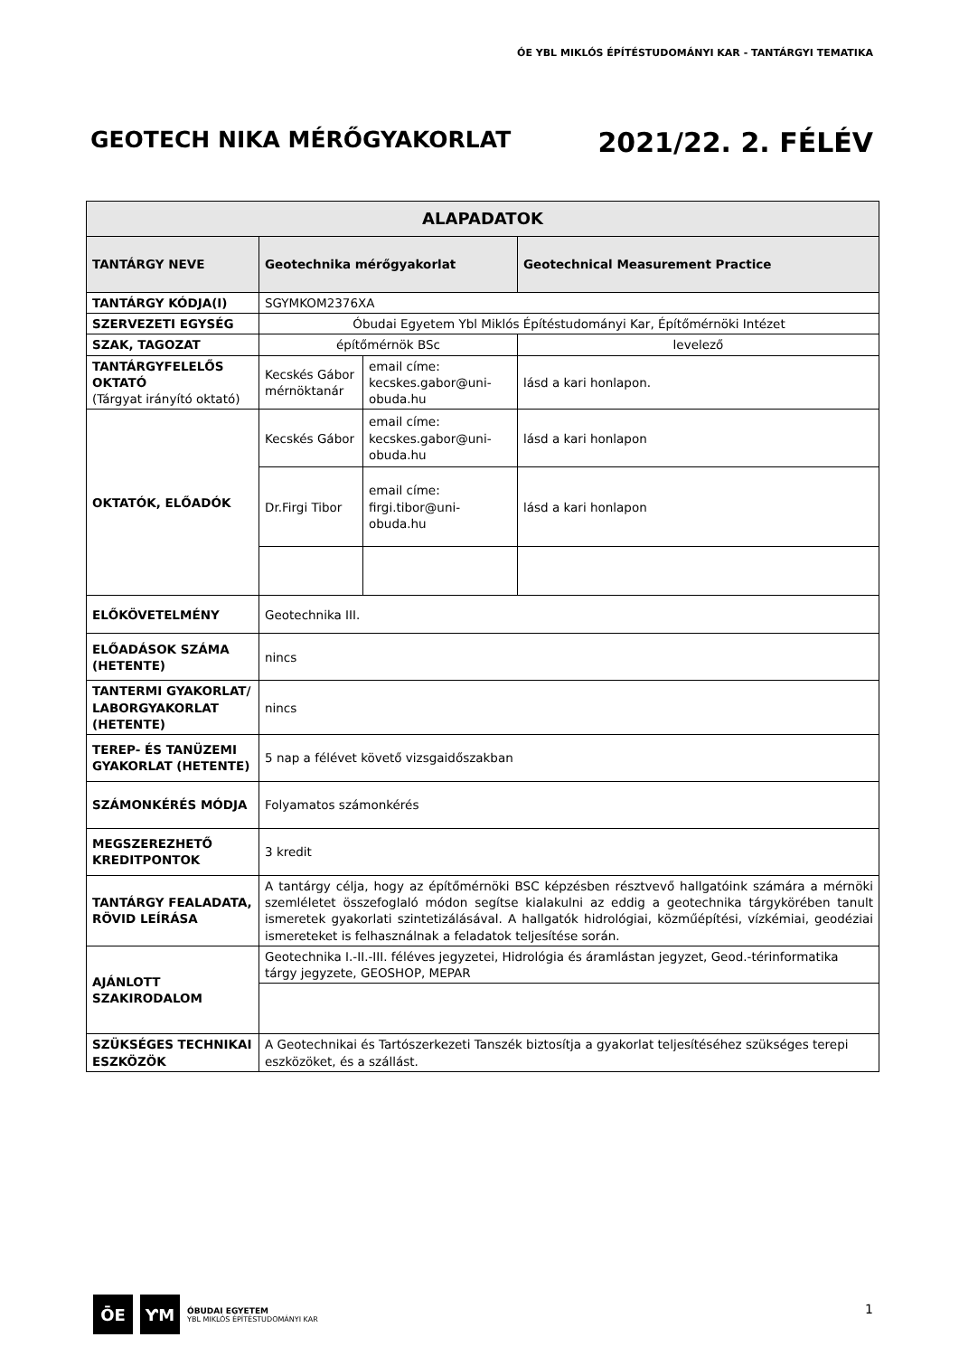ÓE YBL MIKLÓS ÉPÍTÉSTUDOMÁNYI KAR - TANTÁRGYI TEMATIKA
GEOTECH NIKA MÉRŐGYAKORLAT 2021/22. 2. FÉLÉV
| ALAPADATOK | | | | |
| --- | --- | --- | --- | --- |
| TANTÁRGY NEVE | Geotechnika mérőgyakorlat | | | Geotechnical Measurement Practice |
| TANTÁRGY KÓDJA(I) | SGYMKOM2376XA | | | |
| SZERVEZETI EGYSÉG | Óbudai Egyetem Ybl Miklós Építéstudományi Kar, Építőmérnöki Intézet | | | |
| SZAK, TAGOZAT | építőmérnök BSc | | levelező | |
| TANTÁRGYFELELŐS OKTATÓ (Tárgyat irányító oktató) | Kecskés Gábor mérnöktanár | email címe: kecskes.gabor@uni-obuda.hu | lásd a kari honlapon. | |
| OKTATÓK, ELŐADÓK | Kecskés Gábor | email címe: kecskes.gabor@uni-obuda.hu | lásd a kari honlapon | |
| | Dr.Firgi Tibor | email címe: firgi.tibor@uni-obuda.hu | lásd a kari honlapon | |
| ELŐKÖVETELMÉNY | Geotechnika III. | | | |
| ELŐADÁSOK SZÁMA (HETENTE) | nincs | | | |
| TANTERMI GYAKORLAT/ LABORGYAKORLAT (HETENTE) | nincs | | | |
| TEREP- ÉS TANÜZEMI GYAKORLAT (HETENTE) | 5 nap a félévet követő vizsgaidőszakban | | | |
| SZÁMONKÉRÉS MÓDJA | Folyamatos számonkérés | | | |
| MEGSZEREZHETŐ KREDITPONTOK | 3 kredit | | | |
| TANTÁRGY FEALADATA, RÖVID LEÍRÁSA | A tantárgy célja, hogy az építőmérnöki BSC képzésben résztvevő hallgatóink számára a mérnöki szemléletet összefoglaló módon segítse kialakulni az eddig a geotechnika tárgykörében tanult ismeretek gyakorlati szintetizálásával. A hallgatók hidrológiai, közműépítési, vízkémiai, geodéziai ismereteket is felhasználnak a feladatok teljesítése során. | | | |
| AJÁNLOTT SZAKIRODALOM | Geotechnika I.-II.-III. féléves jegyzetei, Hidrológia és áramlástan jegyzet, Geod.-térinformatika tárgy jegyzete, GEOSHOP, MEPAR | | | |
| SZÜKSÉGES TECHNIKAI ESZKÖZÖK | A Geotechnikai és Tartószerkezeti Tanszék biztosítja a gyakorlat teljesítéséhez szükséges terepi eszközöket, és a szállást. | | | |
ŌE ƳM
ÓBUDAI EGYETEM
YBL MIKLÓS ÉPÍTÉSTUDOMÁNYI KAR
1